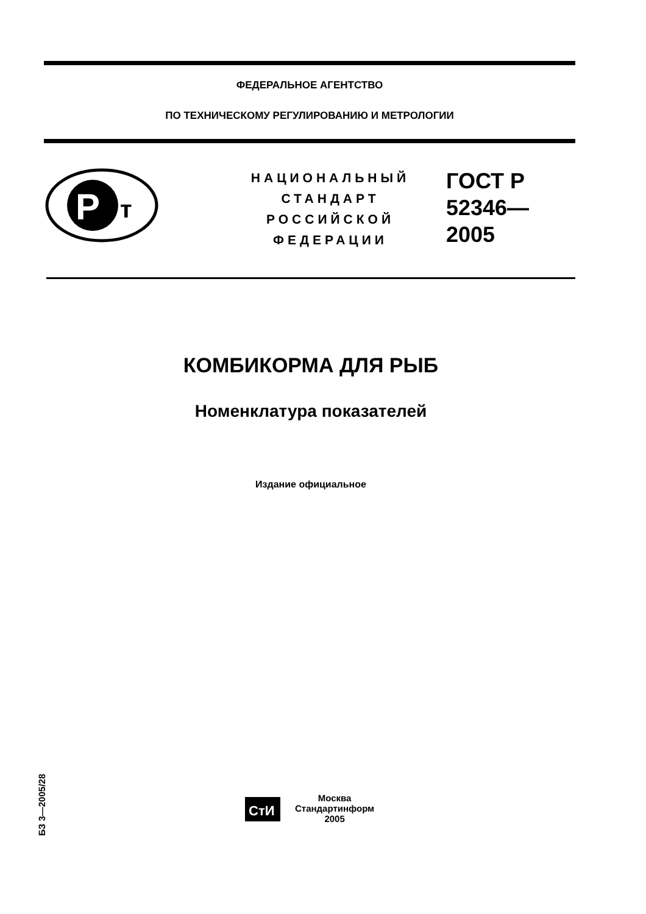ФЕДЕРАЛЬНОЕ АГЕНТСТВО
ПО ТЕХНИЧЕСКОМУ РЕГУЛИРОВАНИЮ И МЕТРОЛОГИИ
P
т
НАЦИОНАЛЬНЫЙ
СТАНДАРТ
РОССИЙСКОЙ
ФЕДЕРАЦИИ
ГОСТ Р
52346—
2005
КОМБИКОРМА ДЛЯ РЫБ
Номенклатура показателей
Издание официальное
БЗ 3—2005/28
СтИ
Москва
Стандартинформ
2005